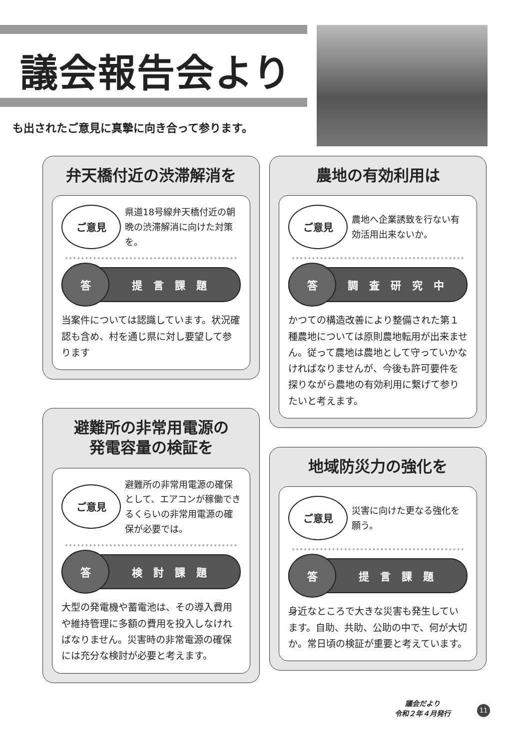議会報告会より
も出されたご意見に真摯に向き合って参ります。
弁天橋付近の渋滞解消を
ご意見
県道18号線弁天橋付近の朝晩の渋滞解消に向けた対策を。
答
提言課題
当案件については認識しています。状況確認も含め、村を通じ県に対し要望して参ります
農地の有効利用は
ご意見
農地へ企業誘致を行ない有効活用出来ないか。
答
調査研究中
かつての構造改善により整備された第１種農地については原則農地転用が出来ません。従って農地は農地として守っていかなければなりませんが、今後も許可要件を探りながら農地の有効利用に繋げて参りたいと考えます。
避難所の非常用電源の
発電容量の検証を
ご意見
避難所の非常用電源の確保として、エアコンが稼働できるくらいの非常用電源の確保が必要では。
答
検討課題
大型の発電機や蓄電池は、その導入費用や維持管理に多額の費用を投入しなければなりません。災害時の非常電源の確保には充分な検討が必要と考えます。
地域防災力の強化を
ご意見
災害に向けた更なる強化を願う。
答
提言課題
身近なところで大きな災害も発生しています。自助、共助、公助の中で、何が大切か。常日頃の検証が重要と考えています。
議会だより
令和２年４月発行
11